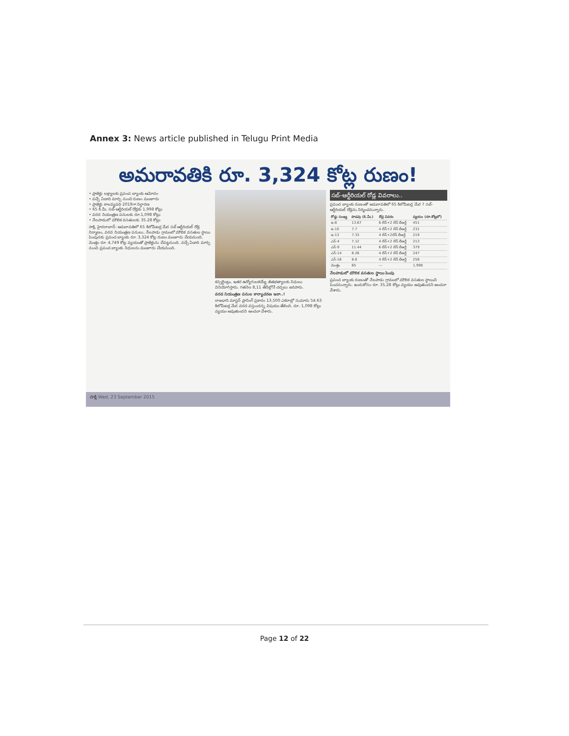Annex 3: News article published in Telugu Print Media
అమరావతికి రూ. 3,324 కోట్ల రుణం!
• ప్రాజెక్టు లక్ష్యాలకు ప్రపంచ బ్యాంకు ఆమోదం
• వచ్చే ఏడాది మార్చి నుంచి రుణం మంజూరు
• ప్రాజెక్టు కాలవ్యవధి 2019గా నిర్ధారణ
• 65 కి.మీ. సబ్-ఆర్టీరియల్ రోడ్లకు 1,998 కోట్లు
• వరద నియంత్రణ పనులకు రూ.1,098 కోట్లు
• నేలపాడులో మౌలిక వసతులకు 35.28 కోట్లు
సాక్షి, హైదరాబాద్: అమరావతిలో 65 కిలోమీటర్ల మేర సబ్ ఆర్టీరియల్ రోడ్ల నిర్మాణం, వరద నియంత్రణ పనులు, నేలపాడు గ్రామంలో మౌలిక వసతుల స్థాయి పెంపునకు ప్రపంచ బ్యాంకు రూ. 3,324 కోట్ల రుణం మంజూరు చేయనుంది. మొత్తం రూ. 4,749 కోట్ల వ్యయంతో ప్రాజెక్టును చేపట్టనుంది. వచ్చే ఏడాది మార్చి నుంచి ప్రపంచ బ్యాంకు నిధులను మంజూరు చేయనుంది.
కన్సల్టెంట్లు, ఇతర ఉద్యోగులకయ్యే జీతభత్యాలకు నిధులు వినియోగిస్తారు. గతనెల 8,11 తేదీల్లోనే చర్చలు జరిపారు.
వరద నియంత్రణ పనుల కార్యాచరణ ఇలా..!
రాజధాని మాస్టర్ ప్లానింగ్ ప్రకారం 13,500 ఎకరాల్లో సుమారు 54.63 కిలోమీటర్ల మేర వరద వస్తుందన్న విషయం తేలింది. రూ. 1,098 కోట్లు వ్యయం అవుతుందని అంచనా వేశారు.
సబ్-ఆర్టీరియల్ రోడ్ల వివరాలు..
ప్రపంచ బ్యాంకు రుణంతో అమరావతిలో 65 కిలోమీటర్ల మేర 7 సబ్-ఆర్టీరియల్ రోడ్లను నిర్మించనున్నారు.
| రోడ్డు సంఖ్య | పొడవు (కి.మీ.) | లేన్ల వివరం | వ్యయం (రూ.కోట్లలో) |
| --- | --- | --- | --- |
| ఇ-8 | 13.67 | 6 లేన్+2 లేన్ బీఆర్టీ | 451 |
| ఇ-10 | 7.7 | 4 లేన్+2 లేన్ బీఆర్టీ | 231 |
| ఇ-13 | 7.33 | 4 లేన్+2లేన్ బీఆర్టీ | 219 |
| ఎన్-4 | 7.12 | 4 లేన్+2 లేన్ బీఆర్టీ | 213 |
| ఎన్-9 | 11.44 | 6 లేన్+2 లేన్ బీఆర్టీ | 379 |
| ఎన్-14 | 8.26 | 4 లేన్+2 లేన్ బీఆర్టీ | 247 |
| ఎన్-16 | 8.6 | 4 లేన్+2 లేన్ బీఆర్టీ | 258 |
| మొత్తం | 65 | --- | 1,998 |
నేలపాడులో మౌలిక వసతుల స్థాయి పెంపు
ప్రపంచ బ్యాంకు రుణంతో నేలపాడు గ్రామంలో మౌలిక వసతుల స్థాయిని పెంచనున్నారు. ఇందుకోసం రూ. 35.28 కోట్లు వ్యయం అవుతుందని అంచనా వేశారు.
సాక్షి Wed, 23 September 2015
Page 12 of 22